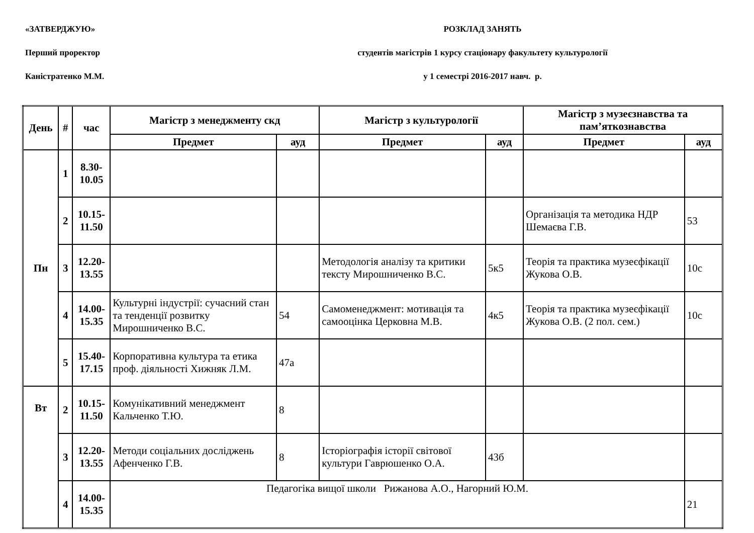«ЗАТВЕРДЖУЮ» РОЗКЛАД ЗАНЯТЬ
Перший проректор студентів магістрів 1 курсу стаціонару факультету культурології
Каністратенко М.М. у 1 семестрі 2016-2017 навч. р.
| День | # | час | Магістр з менеджменту скд | | Магістр з культурології | | Магістр з музеєзнавства та пам’яткознавства | |
| --- | --- | --- | --- | --- | --- | --- | --- | --- |
| | | | Предмет | ауд | Предмет | ауд | Предмет | ауд |
| Пн | 1 | 8.30- 10.05 | | | | | | |
| | 2 | 10.15- 11.50 | | | | | Організація та методика НДР Шемаєва Г.В. | 53 |
| | 3 | 12.20- 13.55 | | | Методологія аналізу та критики тексту Мирошниченко В.С. | 5к5 | Теорія та практика музеєфікації Жукова О.В. | 10с |
| | 4 | 14.00- 15.35 | Культурні індустрії: сучасний стан та тенденції розвитку Мирошниченко В.С. | 54 | Самоменеджмент: мотивація та самооцінка Церковна М.В. | 4к5 | Теорія та практика музеєфікації Жукова О.В. (2 пол. сем.) | 10с |
| | 5 | 15.40- 17.15 | Корпоративна культура та етика проф. діяльності Хижняк Л.М. | 47а | | | | |
| Вт | 2 | 10.15- 11.50 | Комунікативний менеджмент Кальченко Т.Ю. | 8 | | | | |
| | 3 | 12.20- 13.55 | Методи соціальних досліджень Афенченко Г.В. | 8 | Історіографія історії світової культури Гаврюшенко О.А. | 43б | | |
| | 4 | 14.00- 15.35 | Педагогіка вищої школи Рижанова А.О., Нагорний Ю.М. | | | | | 21 |